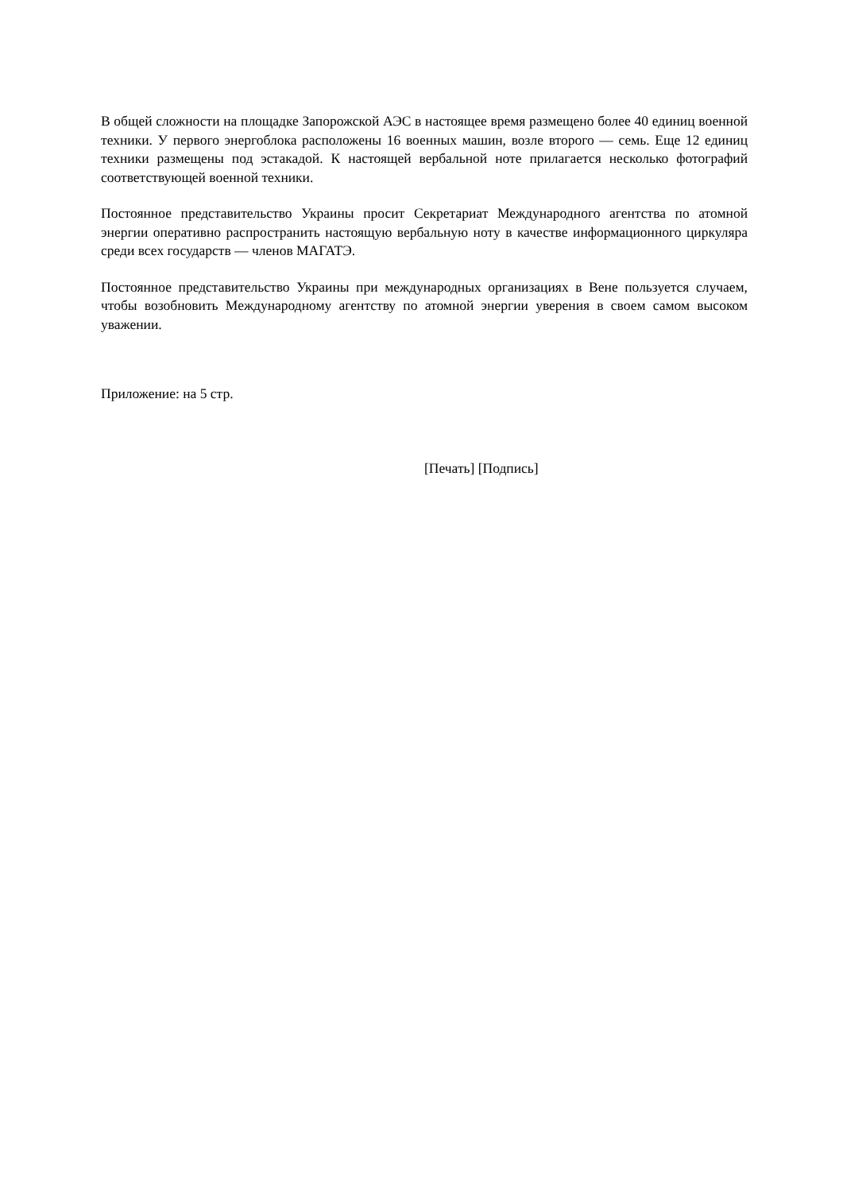В общей сложности на площадке Запорожской АЭС в настоящее время размещено более 40 единиц военной техники. У первого энергоблока расположены 16 военных машин, возле второго — семь. Еще 12 единиц техники размещены под эстакадой. К настоящей вербальной ноте прилагается несколько фотографий соответствующей военной техники.
Постоянное представительство Украины просит Секретариат Международного агентства по атомной энергии оперативно распространить настоящую вербальную ноту в качестве информационного циркуляра среди всех государств — членов МАГАТЭ.
Постоянное представительство Украины при международных организациях в Вене пользуется случаем, чтобы возобновить Международному агентству по атомной энергии уверения в своем самом высоком уважении.
Приложение: на 5 стр.
[Печать] [Подпись]